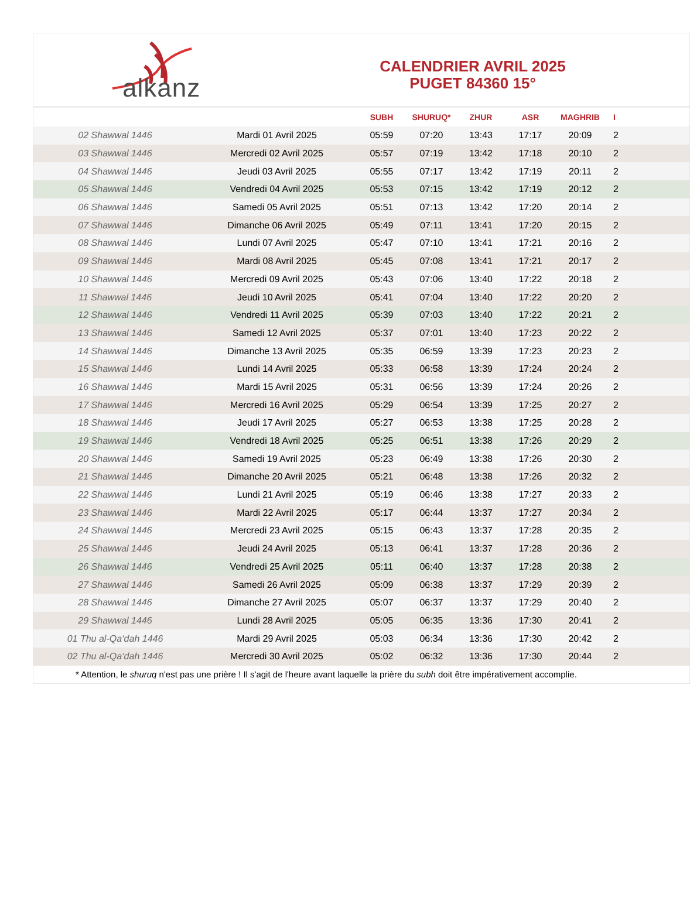alkanz
CALENDRIER AVRIL 2025
PUGET 84360 15°
| | | SUBH | SHURUQ* | ZHUR | ASR | MAGHRIB | I |
| --- | --- | --- | --- | --- | --- | --- | --- |
| 02 Shawwal 1446 | Mardi 01 Avril 2025 | 05:59 | 07:20 | 13:43 | 17:17 | 20:09 | 2 |
| 03 Shawwal 1446 | Mercredi 02 Avril 2025 | 05:57 | 07:19 | 13:42 | 17:18 | 20:10 | 2 |
| 04 Shawwal 1446 | Jeudi 03 Avril 2025 | 05:55 | 07:17 | 13:42 | 17:19 | 20:11 | 2 |
| 05 Shawwal 1446 | Vendredi 04 Avril 2025 | 05:53 | 07:15 | 13:42 | 17:19 | 20:12 | 2 |
| 06 Shawwal 1446 | Samedi 05 Avril 2025 | 05:51 | 07:13 | 13:42 | 17:20 | 20:14 | 2 |
| 07 Shawwal 1446 | Dimanche 06 Avril 2025 | 05:49 | 07:11 | 13:41 | 17:20 | 20:15 | 2 |
| 08 Shawwal 1446 | Lundi 07 Avril 2025 | 05:47 | 07:10 | 13:41 | 17:21 | 20:16 | 2 |
| 09 Shawwal 1446 | Mardi 08 Avril 2025 | 05:45 | 07:08 | 13:41 | 17:21 | 20:17 | 2 |
| 10 Shawwal 1446 | Mercredi 09 Avril 2025 | 05:43 | 07:06 | 13:40 | 17:22 | 20:18 | 2 |
| 11 Shawwal 1446 | Jeudi 10 Avril 2025 | 05:41 | 07:04 | 13:40 | 17:22 | 20:20 | 2 |
| 12 Shawwal 1446 | Vendredi 11 Avril 2025 | 05:39 | 07:03 | 13:40 | 17:22 | 20:21 | 2 |
| 13 Shawwal 1446 | Samedi 12 Avril 2025 | 05:37 | 07:01 | 13:40 | 17:23 | 20:22 | 2 |
| 14 Shawwal 1446 | Dimanche 13 Avril 2025 | 05:35 | 06:59 | 13:39 | 17:23 | 20:23 | 2 |
| 15 Shawwal 1446 | Lundi 14 Avril 2025 | 05:33 | 06:58 | 13:39 | 17:24 | 20:24 | 2 |
| 16 Shawwal 1446 | Mardi 15 Avril 2025 | 05:31 | 06:56 | 13:39 | 17:24 | 20:26 | 2 |
| 17 Shawwal 1446 | Mercredi 16 Avril 2025 | 05:29 | 06:54 | 13:39 | 17:25 | 20:27 | 2 |
| 18 Shawwal 1446 | Jeudi 17 Avril 2025 | 05:27 | 06:53 | 13:38 | 17:25 | 20:28 | 2 |
| 19 Shawwal 1446 | Vendredi 18 Avril 2025 | 05:25 | 06:51 | 13:38 | 17:26 | 20:29 | 2 |
| 20 Shawwal 1446 | Samedi 19 Avril 2025 | 05:23 | 06:49 | 13:38 | 17:26 | 20:30 | 2 |
| 21 Shawwal 1446 | Dimanche 20 Avril 2025 | 05:21 | 06:48 | 13:38 | 17:26 | 20:32 | 2 |
| 22 Shawwal 1446 | Lundi 21 Avril 2025 | 05:19 | 06:46 | 13:38 | 17:27 | 20:33 | 2 |
| 23 Shawwal 1446 | Mardi 22 Avril 2025 | 05:17 | 06:44 | 13:37 | 17:27 | 20:34 | 2 |
| 24 Shawwal 1446 | Mercredi 23 Avril 2025 | 05:15 | 06:43 | 13:37 | 17:28 | 20:35 | 2 |
| 25 Shawwal 1446 | Jeudi 24 Avril 2025 | 05:13 | 06:41 | 13:37 | 17:28 | 20:36 | 2 |
| 26 Shawwal 1446 | Vendredi 25 Avril 2025 | 05:11 | 06:40 | 13:37 | 17:28 | 20:38 | 2 |
| 27 Shawwal 1446 | Samedi 26 Avril 2025 | 05:09 | 06:38 | 13:37 | 17:29 | 20:39 | 2 |
| 28 Shawwal 1446 | Dimanche 27 Avril 2025 | 05:07 | 06:37 | 13:37 | 17:29 | 20:40 | 2 |
| 29 Shawwal 1446 | Lundi 28 Avril 2025 | 05:05 | 06:35 | 13:36 | 17:30 | 20:41 | 2 |
| 01 Thu al-Qa‘dah 1446 | Mardi 29 Avril 2025 | 05:03 | 06:34 | 13:36 | 17:30 | 20:42 | 2 |
| 02 Thu al-Qa‘dah 1446 | Mercredi 30 Avril 2025 | 05:02 | 06:32 | 13:36 | 17:30 | 20:44 | 2 |
| * Attention, le shuruq n'est pas une prière ! Il s'agit de l'heure avant laquelle la prière du subh doit être impérativement accomplie. | | | | | | | |